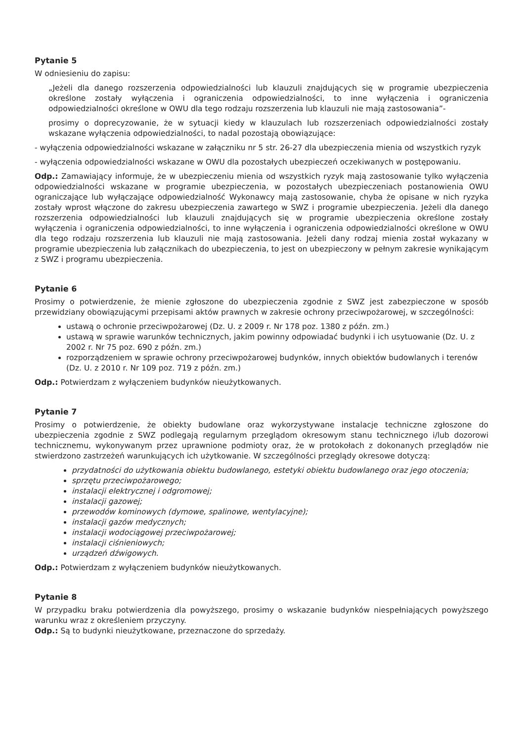Pytanie 5
W odniesieniu do zapisu:
„Jeżeli dla danego rozszerzenia odpowiedzialności lub klauzuli znajdujących się w programie ubezpieczenia określone zostały wyłączenia i ograniczenia odpowiedzialności, to inne wyłączenia i ograniczenia odpowiedzialności określone w OWU dla tego rodzaju rozszerzenia lub klauzuli nie mają zastosowania”-
prosimy o doprecyzowanie, że w sytuacji kiedy w klauzulach lub rozszerzeniach odpowiedzialności zostały wskazane wyłączenia odpowiedzialności, to nadal pozostają obowiązujące:
- wyłączenia odpowiedzialności wskazane w załączniku nr 5 str. 26-27 dla ubezpieczenia mienia od wszystkich ryzyk
- wyłączenia odpowiedzialności wskazane w OWU dla pozostałych ubezpieczeń oczekiwanych w postępowaniu.
Odp.: Zamawiający informuje, że w ubezpieczeniu mienia od wszystkich ryzyk mają zastosowanie tylko wyłączenia odpowiedzialności wskazane w programie ubezpieczenia, w pozostałych ubezpieczeniach postanowienia OWU ograniczające lub wyłączające odpowiedzialność Wykonawcy mają zastosowanie, chyba że opisane w nich ryzyka zostały wprost włączone do zakresu ubezpieczenia zawartego w SWZ i programie ubezpieczenia. Jeżeli dla danego rozszerzenia odpowiedzialności lub klauzuli znajdujących się w programie ubezpieczenia określone zostały wyłączenia i ograniczenia odpowiedzialności, to inne wyłączenia i ograniczenia odpowiedzialności określone w OWU dla tego rodzaju rozszerzenia lub klauzuli nie mają zastosowania. Jeżeli dany rodzaj mienia został wykazany w programie ubezpieczenia lub załącznikach do ubezpieczenia, to jest on ubezpieczony w pełnym zakresie wynikającym z SWZ i programu ubezpieczenia.
Pytanie 6
Prosimy o potwierdzenie, że mienie zgłoszone do ubezpieczenia zgodnie z SWZ jest zabezpieczone w sposób przewidziany obowiązującymi przepisami aktów prawnych w zakresie ochrony przeciwpożarowej, w szczególności:
ustawą o ochronie przeciwpożarowej (Dz. U. z 2009 r. Nr 178 poz. 1380 z późn. zm.)
ustawą w sprawie warunków technicznych, jakim powinny odpowiadać budynki i ich usytuowanie (Dz. U. z 2002 r. Nr 75 poz. 690 z późn. zm.)
rozporządzeniem w sprawie ochrony przeciwpożarowej budynków, innych obiektów budowlanych i terenów (Dz. U. z 2010 r. Nr 109 poz. 719 z późn. zm.)
Odp.: Potwierdzam z wyłączeniem budynków nieużytkowanych.
Pytanie 7
Prosimy o potwierdzenie, że obiekty budowlane oraz wykorzystywane instalacje techniczne zgłoszone do ubezpieczenia zgodnie z SWZ podlegają regularnym przeglądom okresowym stanu technicznego i/lub dozorowi technicznemu, wykonywanym przez uprawnione podmioty oraz, że w protokołach z dokonanych przeglądów nie stwierdzono zastrzeżeń warunkujących ich użytkowanie. W szczególności przeglądy okresowe dotyczą:
przydatności do użytkowania obiektu budowlanego, estetyki obiektu budowlanego oraz jego otoczenia;
sprzętu przeciwpożarowego;
instalacji elektrycznej i odgromowej;
instalacji gazowej;
przewodów kominowych (dymowe, spalinowe, wentylacyjne);
instalacji gazów medycznych;
instalacji wodociągowej przeciwpożarowej;
instalacji ciśnieniowych;
urządzeń dźwigowych.
Odp.: Potwierdzam z wyłączeniem budynków nieużytkowanych.
Pytanie 8
W przypadku braku potwierdzenia dla powyższego, prosimy o wskazanie budynków niespełniających powyższego warunku wraz z określeniem przyczyny.
Odp.: Są to budynki nieużytkowane, przeznaczone do sprzedaży.